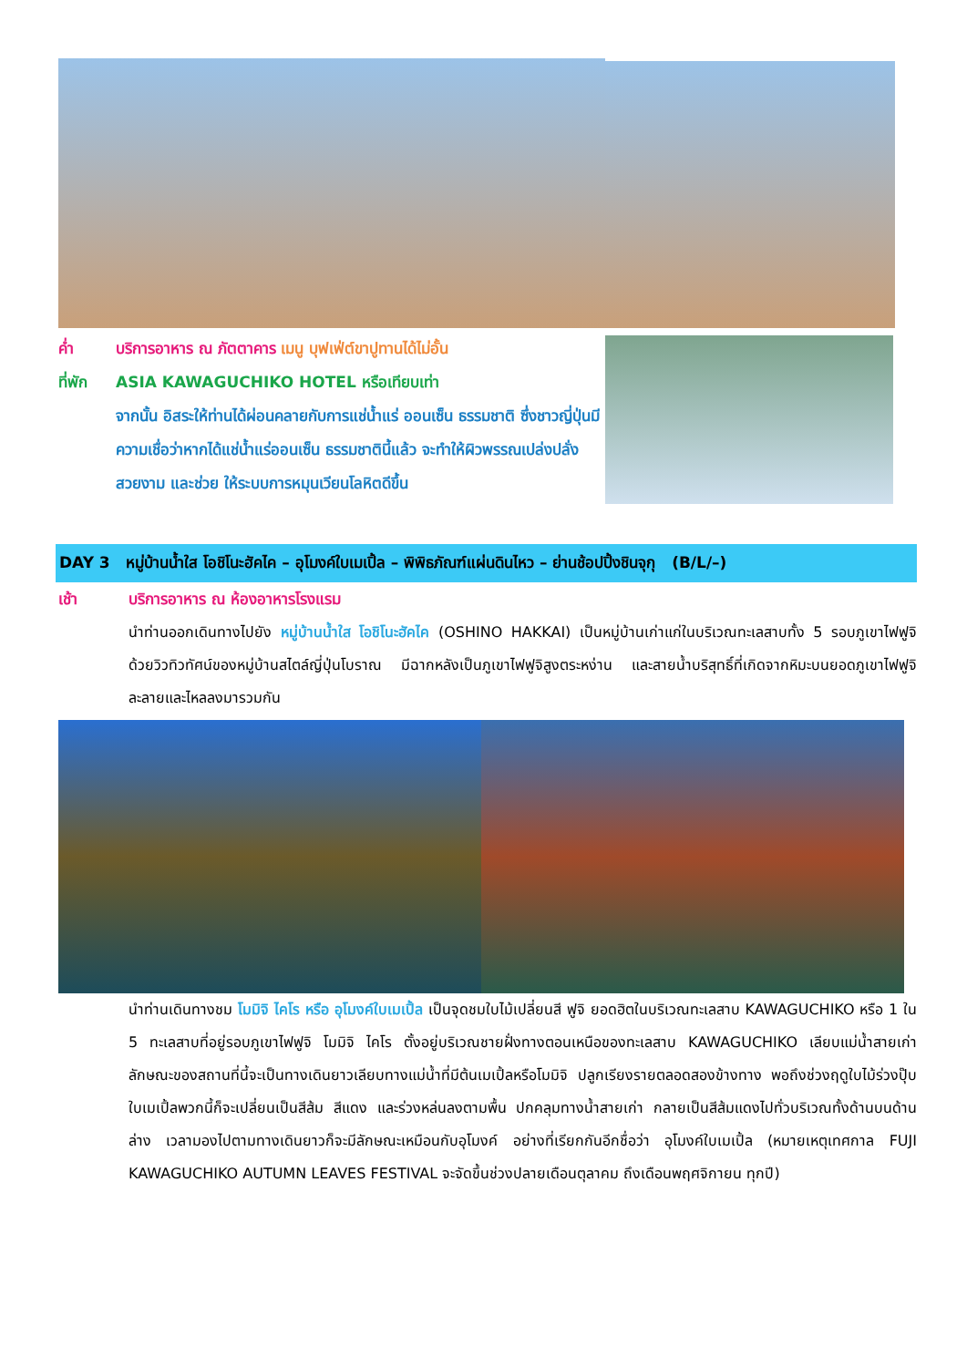ค่ำ บริการอาหาร ณ ภัตตาคาร เมนู บุฟเฟ่ต์ขาปูทานได้ไม่อั้น
ที่พัก ASIA KAWAGUCHIKO HOTEL หรือเทียบเท่า
จากนั้น อิสระให้ท่านได้ผ่อนคลายกับการแช่น้ำแร่ ออนเซ็น ธรรมชาติ ซึ่งชาวญี่ปุ่นมีความเชื่อว่าหากได้แช่น้ำแร่ออนเซ็น ธรรมชาตินี้แล้ว จะทำให้ผิวพรรณเปล่งปลั่ง สวยงาม และช่วย ให้ระบบการหมุนเวียนโลหิตดีขึ้น
DAY 3 หมู่บ้านน้ำใส โอชิโนะฮัคไค – อุโมงค์ใบเมเปิ้ล – พิพิธภัณฑ์แผ่นดินไหว – ย่านช้อปปิ้งชินจุกุ (B/L/–)
เช้า บริการอาหาร ณ ห้องอาหารโรงแรม
นำท่านออกเดินทางไปยัง หมู่บ้านน้ำใส โอชิโนะฮัคไค (OSHINO HAKKAI) เป็นหมู่บ้านเก่าแก่ในบริเวณทะเลสาบทั้ง 5 รอบภูเขาไฟฟูจิ ด้วยวิวทิวทัศน์ของหมู่บ้านสไตล์ญี่ปุ่นโบราณ มีฉากหลังเป็นภูเขาไฟฟูจิสูงตระหง่าน และสายน้ำบริสุทธิ์ที่เกิดจากหิมะบนยอดภูเขาไฟฟูจิละลายและไหลลงมารวมกัน
นำท่านเดินทางชม โมมิจิ ไคโร หรือ อุโมงค์ใบเมเปิ้ล เป็นจุดชมใบไม้เปลี่ยนสี ฟูจิ ยอดฮิตในบริเวณทะเลสาบ KAWAGUCHIKO หรือ 1 ใน 5 ทะเลสาบที่อยู่รอบภูเขาไฟฟูจิ โมมิจิ ไคโร ตั้งอยู่บริเวณชายฝั่งทางตอนเหนือของทะเลสาบ KAWAGUCHIKO เลียบแม่น้ำสายเก่า ลักษณะของสถานที่นี้จะเป็นทางเดินยาวเลียบทางแม่น้ำที่มีต้นเมเปิ้ลหรือโมมิจิ ปลูกเรียงรายตลอดสองข้างทาง พอถึงช่วงฤดูใบไม้ร่วงปุ๊บ ใบเมเปิ้ลพวกนี้ก็จะเปลี่ยนเป็นสีส้ม สีแดง และร่วงหล่นลงตามพื้น ปกคลุมทางน้ำสายเก่า กลายเป็นสีส้มแดงไปทั่วบริเวณทั้งด้านบนด้านล่าง เวลามองไปตามทางเดินยาวก็จะมีลักษณะเหมือนกับอุโมงค์ อย่างที่เรียกกันอีกชื่อว่า อุโมงค์ใบเมเปิ้ล (หมายเหตุเทศกาล FUJI KAWAGUCHIKO AUTUMN LEAVES FESTIVAL จะจัดขึ้นช่วงปลายเดือนตุลาคม ถึงเดือนพฤศจิกายน ทุกปี)